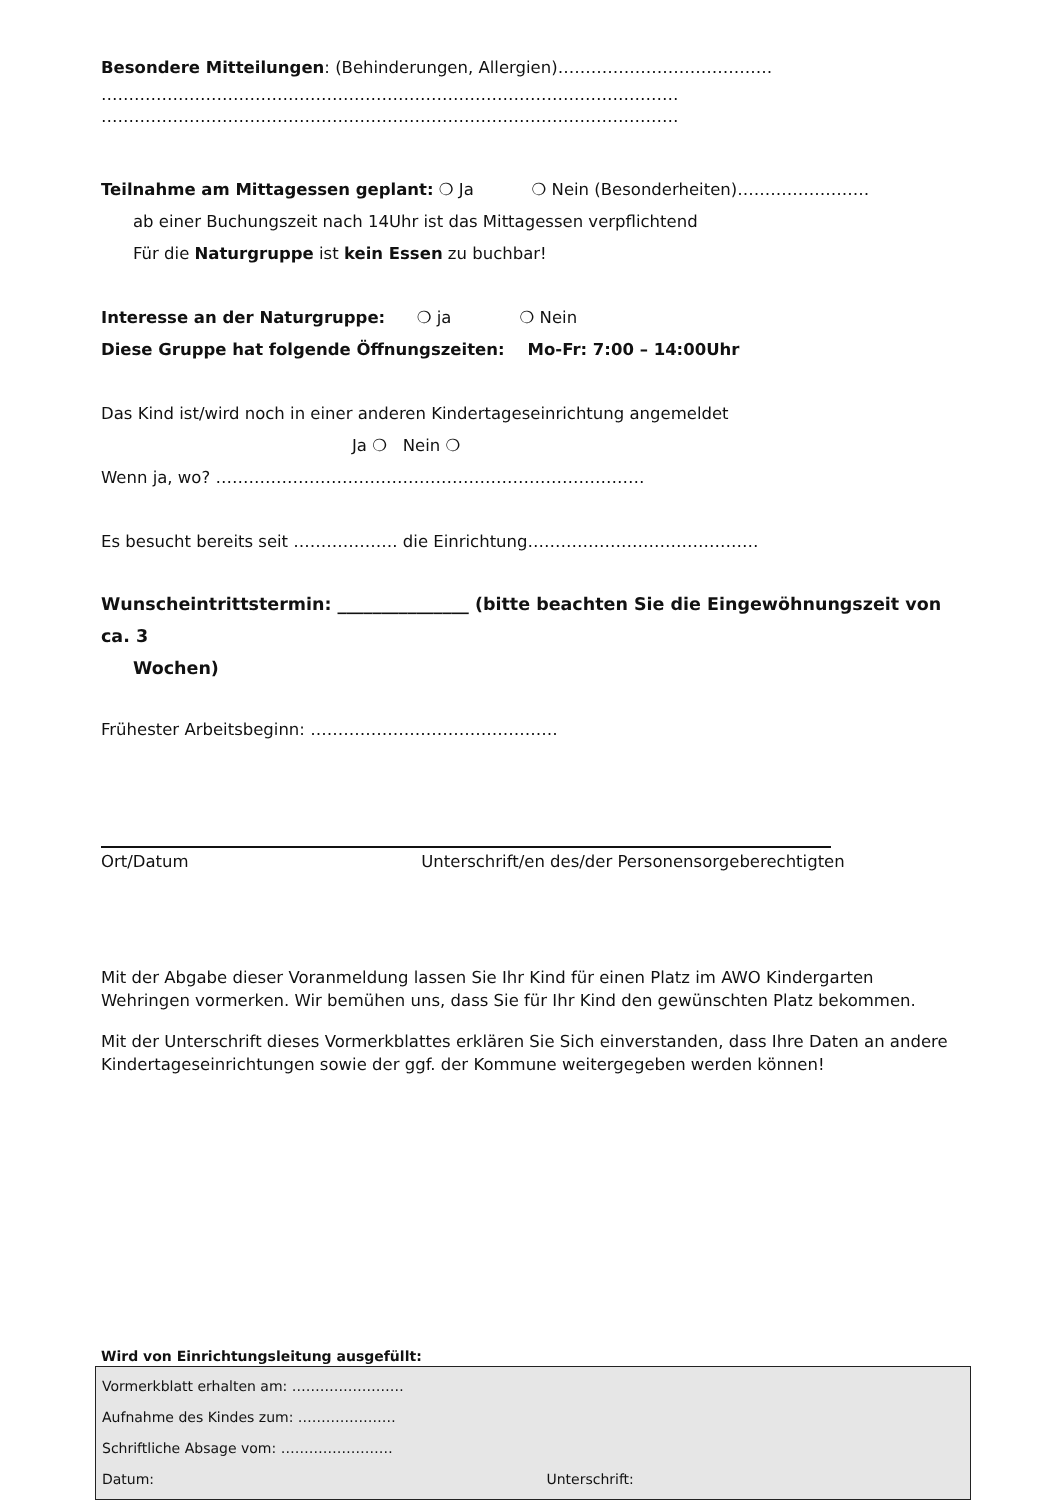Besondere Mitteilungen: (Behinderungen, Allergien)…………………………………
……………………………………………………………………………………………
……………………………………………………………………………………………
Teilnahme am Mittagessen geplant: ❍ Ja ❍ Nein (Besonderheiten)……………………
ab einer Buchungszeit nach 14Uhr ist das Mittagessen verpflichtend
Für die Naturgruppe ist kein Essen zu buchbar!
Interesse an der Naturgruppe: ❍ ja ❍ Nein
Diese Gruppe hat folgende Öffnungszeiten: Mo-Fr: 7:00 – 14:00Uhr
Das Kind ist/wird noch in einer anderen Kindertageseinrichtung angemeldet
Ja ❍ Nein ❍
Wenn ja, wo? ……………………………………………………………………
Es besucht bereits seit ………………. die Einrichtung……………………………………
Wunscheintrittstermin: _______________ (bitte beachten Sie die Eingewöhnungszeit von ca. 3
Wochen)
Frühester Arbeitsbeginn: ………………………………………
Ort/Datum Unterschrift/en des/der Personensorgeberechtigten
Mit der Abgabe dieser Voranmeldung lassen Sie Ihr Kind für einen Platz im AWO Kindergarten Wehringen vormerken. Wir bemühen uns, dass Sie für Ihr Kind den gewünschten Platz bekommen.
Mit der Unterschrift dieses Vormerkblattes erklären Sie Sich einverstanden, dass Ihre Daten an andere Kindertageseinrichtungen sowie der ggf. der Kommune weitergegeben werden können!
Wird von Einrichtungsleitung ausgefüllt:
Vormerkblatt erhalten am: ……………………
Aufnahme des Kindes zum: …………………
Schriftliche Absage vom: ……………………
Datum: Unterschrift: